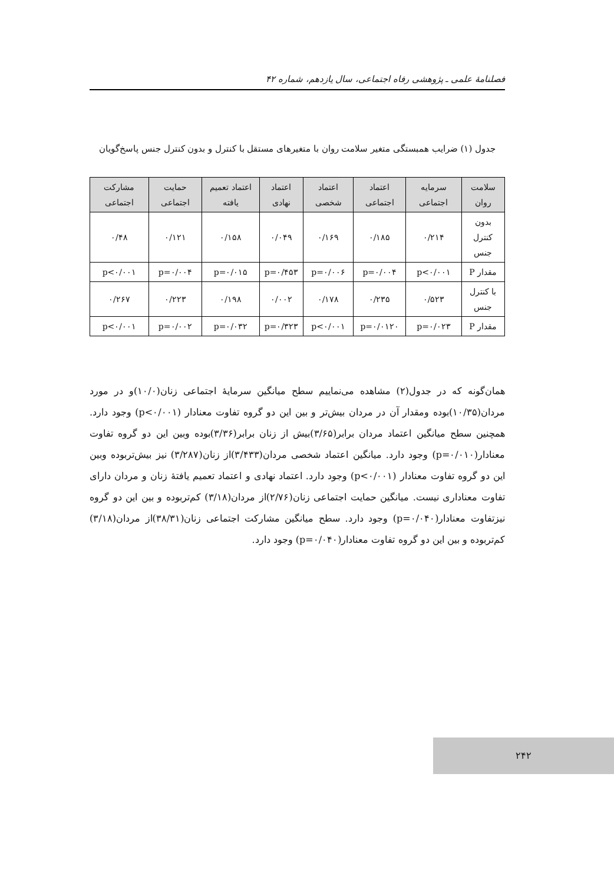فصلنامهٔ علمی ـ پژوهشی رفاه اجتماعی، سال یازدهم، شماره ۴۲
جدول (۱) ضرایب همبستگی متغیر سلامت روان با متغیرهای مستقل با کنترل و بدون کنترل جنس پاسخ‌گویان
| سلامت روان | سرمایه اجتماعی | اعتماد اجتماعی | اعتماد شخصی | اعتماد نهادی | اعتماد تعمیم یافته | حمایت اجتماعی | مشارکت اجتماعی |
| --- | --- | --- | --- | --- | --- | --- | --- |
| بدون کنترل جنس | ۰/۲۱۴ | ۰/۱۸۵ | ۰/۱۶۹ | ۰/۰۴۹ | ۰/۱۵۸ | ۰/۱۲۱ | ۰/۴۸ |
| مقدار P | p<۰/۰۰۱ | p=۰/۰۰۴ | p=۰/۰۰۶ | p=۰/۴۵۳ | p=۰/۰۱۵ | p=۰/۰۰۴ | p<۰/۰۰۱ |
| با کنترل جنس | ۰/۵۲۳ | ۰/۲۳۵ | ۰/۱۷۸ | ۰/۰۰۲ | ۰/۱۹۸ | ۰/۲۲۳ | ۰/۲۶۷ |
| مقدار P | p=۰/۰۲۳ | p=۰/۰۱۲۰ | p<۰/۰۰۱ | p=۰/۳۲۳ | p=۰/۰۳۲ | p=۰/۰۰۲ | p<۰/۰۰۱ |
همان‌گونه که در جدول(۲) مشاهده می‌نماییم سطح میانگین سرمایهٔ اجتماعی زنان(۱۰/۰)و در مورد مردان(۱۰/۳۵)بوده ومقدار آن در مردان بیش‌تر و بین این دو گروه تفاوت معنادار (p<۰/۰۰۱) وجود دارد. همچنین سطح میانگین اعتماد مردان برابر(۳/۶۵)بیش از زنان برابر(۳/۳۶)بوده وبین این دو گروه تفاوت معنادار(p=۰/۰۱۰) وجود دارد. میانگین اعتماد شخصی مردان(۳/۴۳۳)از زنان(۳/۲۸۷) نیز بیش‌تربوده وبین این دو گروه تفاوت معنادار (p<۰/۰۰۱) وجود دارد. اعتماد نهادی و اعتماد تعمیم یافتهٔ زنان و مردان دارای تفاوت معناداری نیست. میانگین حمایت اجتماعی زنان(۲/۷۶)از مردان(۳/۱۸) کم‌تربوده و بین این دو گروه نیزتفاوت معنادار(p=۰/۰۴۰) وجود دارد. سطح میانگین مشارکت اجتماعی زنان(۳۸/۳۱)از مردان(۳/۱۸) کم‌تربوده و بین این دو گروه تفاوت معنادار(p=۰/۰۴۰) وجود دارد.
۲۴۲